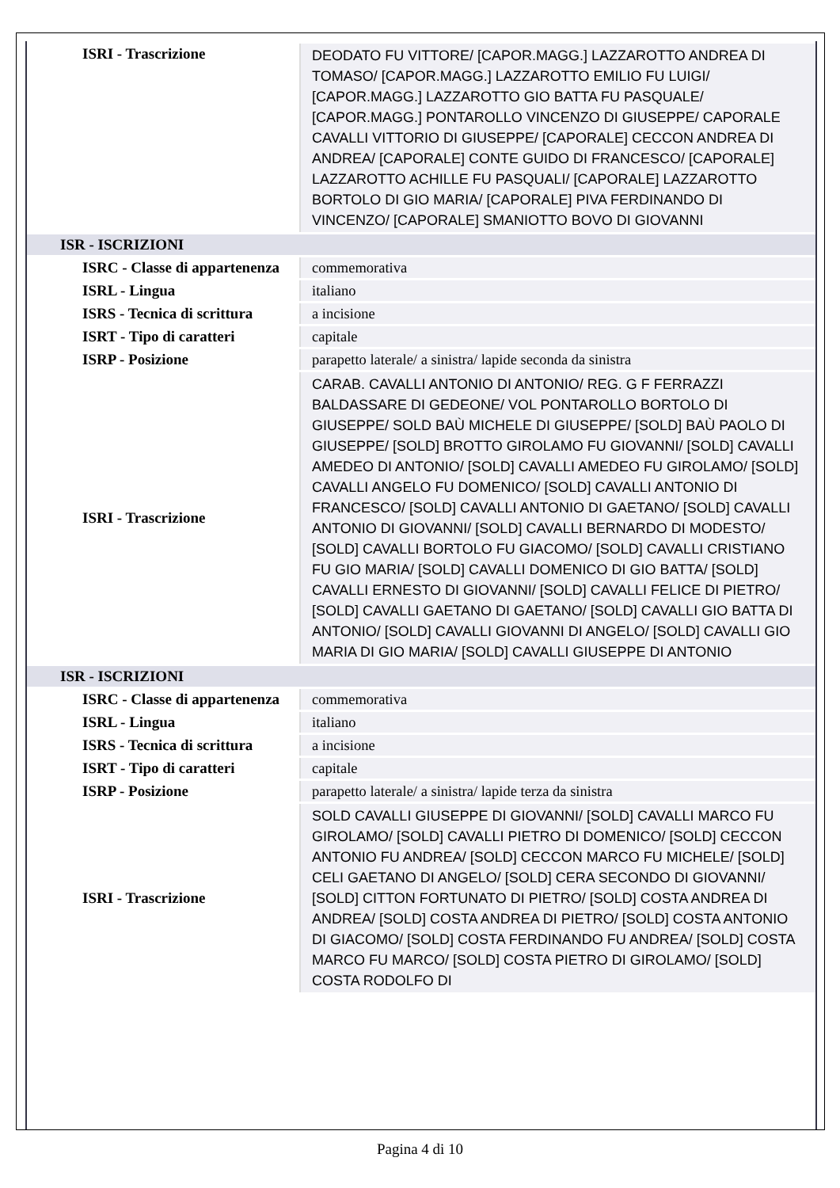| ISRI - Trascrizione | DEODATO FU VITTORE/ [CAPOR.MAGG.] LAZZAROTTO ANDREA DI TOMASO/ [CAPOR.MAGG.] LAZZAROTTO EMILIO FU LUIGI/ [CAPOR.MAGG.] LAZZAROTTO GIO BATTA FU PASQUALE/ [CAPOR.MAGG.] PONTAROLLO VINCENZO DI GIUSEPPE/ CAPORALE CAVALLI VITTORIO DI GIUSEPPE/ [CAPORALE] CECCON ANDREA DI ANDREA/ [CAPORALE] CONTE GUIDO DI FRANCESCO/ [CAPORALE] LAZZAROTTO ACHILLE FU PASQUALI/ [CAPORALE] LAZZAROTTO BORTOLO DI GIO MARIA/ [CAPORALE] PIVA FERDINANDO DI VINCENZO/ [CAPORALE] SMANIOTTO BOVO DI GIOVANNI |
| ISR - ISCRIZIONI | |
| ISRC - Classe di appartenenza | commemorativa |
| ISRL - Lingua | italiano |
| ISRS - Tecnica di scrittura | a incisione |
| ISRT - Tipo di caratteri | capitale |
| ISRP - Posizione | parapetto laterale/ a sinistra/ lapide seconda da sinistra |
| ISRI - Trascrizione | CARAB. CAVALLI ANTONIO DI ANTONIO/ REG. G F FERRAZZI BALDASSARE DI GEDEONE/ VOL PONTAROLLO BORTOLO DI GIUSEPPE/ SOLD BAÙ MICHELE DI GIUSEPPE/ [SOLD] BAÙ PAOLO DI GIUSEPPE/ [SOLD] BROTTO GIROLAMO FU GIOVANNI/ [SOLD] CAVALLI AMEDEO DI ANTONIO/ [SOLD] CAVALLI AMEDEO FU GIROLAMO/ [SOLD] CAVALLI ANGELO FU DOMENICO/ [SOLD] CAVALLI ANTONIO DI FRANCESCO/ [SOLD] CAVALLI ANTONIO DI GAETANO/ [SOLD] CAVALLI ANTONIO DI GIOVANNI/ [SOLD] CAVALLI BERNARDO DI MODESTO/ [SOLD] CAVALLI BORTOLO FU GIACOMO/ [SOLD] CAVALLI CRISTIANO FU GIO MARIA/ [SOLD] CAVALLI DOMENICO DI GIO BATTA/ [SOLD] CAVALLI ERNESTO DI GIOVANNI/ [SOLD] CAVALLI FELICE DI PIETRO/ [SOLD] CAVALLI GAETANO DI GAETANO/ [SOLD] CAVALLI GIO BATTA DI ANTONIO/ [SOLD] CAVALLI GIOVANNI DI ANGELO/ [SOLD] CAVALLI GIO MARIA DI GIO MARIA/ [SOLD] CAVALLI GIUSEPPE DI ANTONIO |
| ISR - ISCRIZIONI | |
| ISRC - Classe di appartenenza | commemorativa |
| ISRL - Lingua | italiano |
| ISRS - Tecnica di scrittura | a incisione |
| ISRT - Tipo di caratteri | capitale |
| ISRP - Posizione | parapetto laterale/ a sinistra/ lapide terza da sinistra |
| ISRI - Trascrizione | SOLD CAVALLI GIUSEPPE DI GIOVANNI/ [SOLD] CAVALLI MARCO FU GIROLAMO/ [SOLD] CAVALLI PIETRO DI DOMENICO/ [SOLD] CECCON ANTONIO FU ANDREA/ [SOLD] CECCON MARCO FU MICHELE/ [SOLD] CELI GAETANO DI ANGELO/ [SOLD] CERA SECONDO DI GIOVANNI/ [SOLD] CITTON FORTUNATO DI PIETRO/ [SOLD] COSTA ANDREA DI ANDREA/ [SOLD] COSTA ANDREA DI PIETRO/ [SOLD] COSTA ANTONIO DI GIACOMO/ [SOLD] COSTA FERDINANDO FU ANDREA/ [SOLD] COSTA MARCO FU MARCO/ [SOLD] COSTA PIETRO DI GIROLAMO/ [SOLD] COSTA RODOLFO DI |
Pagina 4 di 10